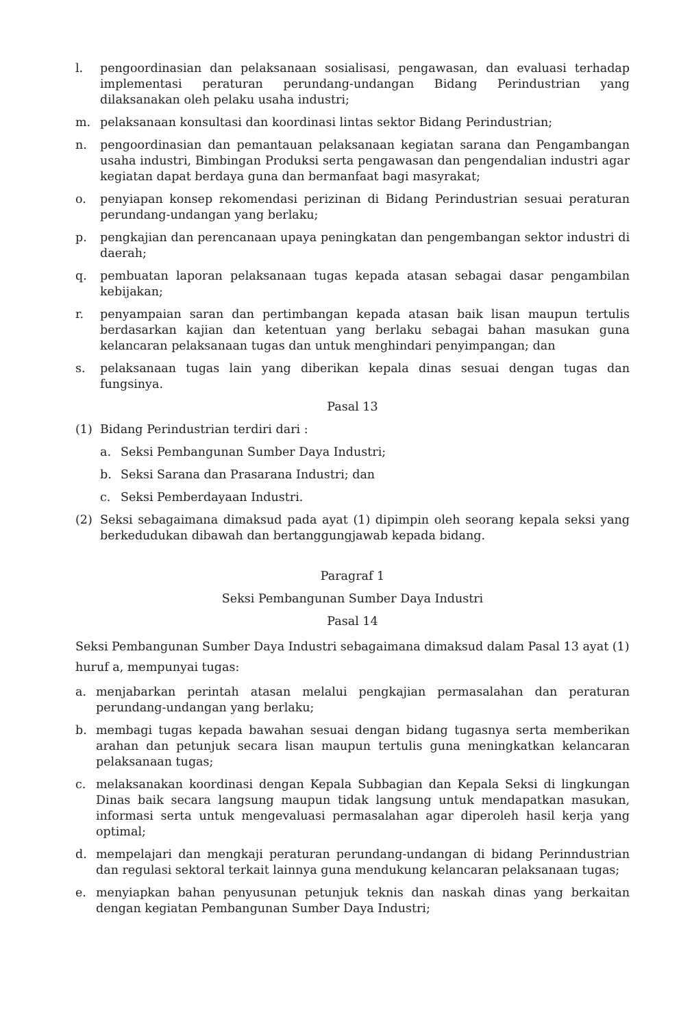l. pengoordinasian dan pelaksanaan sosialisasi, pengawasan, dan evaluasi terhadap implementasi peraturan perundang-undangan Bidang Perindustrian yang dilaksanakan oleh pelaku usaha industri;
m. pelaksanaan konsultasi dan koordinasi lintas sektor Bidang Perindustrian;
n. pengoordinasian dan pemantauan pelaksanaan kegiatan sarana dan Pengambangan usaha industri, Bimbingan Produksi serta pengawasan dan pengendalian industri agar kegiatan dapat berdaya guna dan bermanfaat bagi masyrakat;
o. penyiapan konsep rekomendasi perizinan di Bidang Perindustrian sesuai peraturan perundang-undangan yang berlaku;
p. pengkajian dan perencanaan upaya peningkatan dan pengembangan sektor industri di daerah;
q. pembuatan laporan pelaksanaan tugas kepada atasan sebagai dasar pengambilan kebijakan;
r. penyampaian saran dan pertimbangan kepada atasan baik lisan maupun tertulis berdasarkan kajian dan ketentuan yang berlaku sebagai bahan masukan guna kelancaran pelaksanaan tugas dan untuk menghindari penyimpangan; dan
s. pelaksanaan tugas lain yang diberikan kepala dinas sesuai dengan tugas dan fungsinya.
Pasal 13
(1) Bidang Perindustrian terdiri dari :
a. Seksi Pembangunan Sumber Daya Industri;
b. Seksi Sarana dan Prasarana Industri; dan
c. Seksi Pemberdayaan Industri.
(2) Seksi sebagaimana dimaksud pada ayat (1) dipimpin oleh seorang kepala seksi yang berkedudukan dibawah dan bertanggungjawab kepada bidang.
Paragraf 1
Seksi Pembangunan Sumber Daya Industri
Pasal 14
Seksi Pembangunan Sumber Daya Industri sebagaimana dimaksud dalam Pasal 13 ayat (1) huruf a, mempunyai tugas:
a. menjabarkan perintah atasan melalui pengkajian permasalahan dan peraturan perundang-undangan yang berlaku;
b. membagi tugas kepada bawahan sesuai dengan bidang tugasnya serta memberikan arahan dan petunjuk secara lisan maupun tertulis guna meningkatkan kelancaran pelaksanaan tugas;
c. melaksanakan koordinasi dengan Kepala Subbagian dan Kepala Seksi di lingkungan Dinas baik secara langsung maupun tidak langsung untuk mendapatkan masukan, informasi serta untuk mengevaluasi permasalahan agar diperoleh hasil kerja yang optimal;
d. mempelajari dan mengkaji peraturan perundang-undangan di bidang Perinndustrian dan regulasi sektoral terkait lainnya guna mendukung kelancaran pelaksanaan tugas;
e. menyiapkan bahan penyusunan petunjuk teknis dan naskah dinas yang berkaitan dengan kegiatan Pembangunan Sumber Daya Industri;